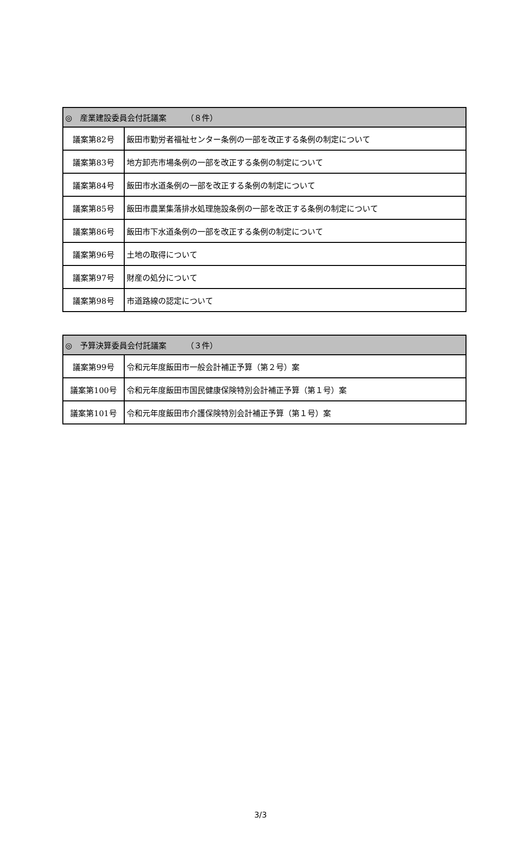| ◎ 産業建設委員会付託議案 （８件） | |
| --- | --- |
| 議案第82号 | 飯田市勤労者福祉センター条例の一部を改正する条例の制定について |
| 議案第83号 | 地方卸売市場条例の一部を改正する条例の制定について |
| 議案第84号 | 飯田市水道条例の一部を改正する条例の制定について |
| 議案第85号 | 飯田市農業集落排水処理施設条例の一部を改正する条例の制定について |
| 議案第86号 | 飯田市下水道条例の一部を改正する条例の制定について |
| 議案第96号 | 土地の取得について |
| 議案第97号 | 財産の処分について |
| 議案第98号 | 市道路線の認定について |
| ◎ 予算決算委員会付託議案 （３件） | |
| --- | --- |
| 議案第99号 | 令和元年度飯田市一般会計補正予算（第２号）案 |
| 議案第100号 | 令和元年度飯田市国民健康保険特別会計補正予算（第１号）案 |
| 議案第101号 | 令和元年度飯田市介護保険特別会計補正予算（第１号）案 |
3/3